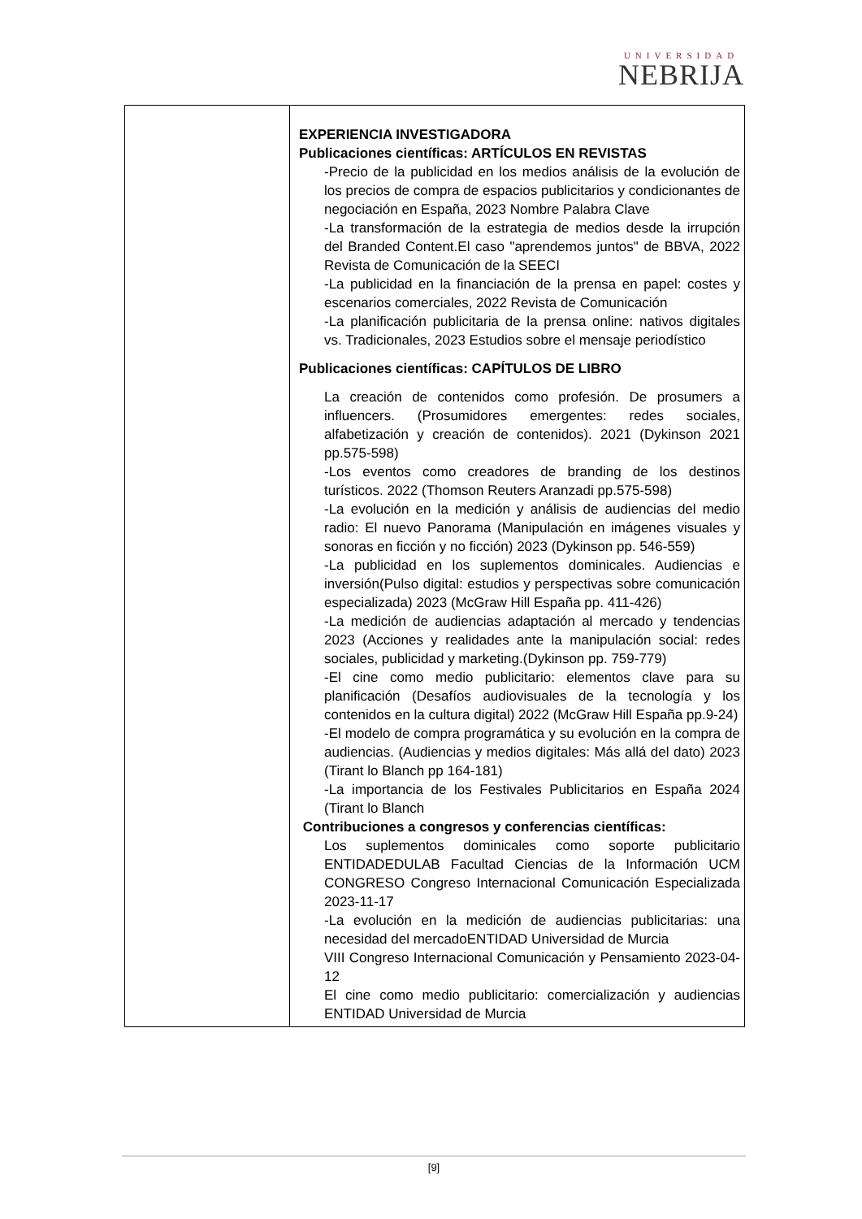UNIVERSIDAD
NEBRIJA
| | EXPERIENCIA INVESTIGADORA Publicaciones científicas: ARTÍCULOS EN REVISTAS -Precio de la publicidad en los medios análisis de la evolución de los precios de compra de espacios publicitarios y condicionantes de negociación en España, 2023 Nombre Palabra Clave -La transformación de la estrategia de medios desde la irrupción del Branded Content.El caso "aprendemos juntos" de BBVA, 2022 Revista de Comunicación de la SEECI -La publicidad en la financiación de la prensa en papel: costes y escenarios comerciales, 2022 Revista de Comunicación -La planificación publicitaria de la prensa online: nativos digitales vs. Tradicionales, 2023 Estudios sobre el mensaje periodístico Publicaciones científicas: CAPÍTULOS DE LIBRO La creación de contenidos como profesión. De prosumers a influencers. (Prosumidores emergentes: redes sociales, alfabetización y creación de contenidos). 2021 (Dykinson 2021 pp.575-598) -Los eventos como creadores de branding de los destinos turísticos. 2022 (Thomson Reuters Aranzadi pp.575-598) -La evolución en la medición y análisis de audiencias del medio radio: El nuevo Panorama (Manipulación en imágenes visuales y sonoras en ficción y no ficción) 2023 (Dykinson pp. 546-559) -La publicidad en los suplementos dominicales. Audiencias e inversión(Pulso digital: estudios y perspectivas sobre comunicación especializada) 2023 (McGraw Hill España pp. 411-426) -La medición de audiencias adaptación al mercado y tendencias 2023 (Acciones y realidades ante la manipulación social: redes sociales, publicidad y marketing.(Dykinson pp. 759-779) -El cine como medio publicitario: elementos clave para su planificación (Desafíos audiovisuales de la tecnología y los contenidos en la cultura digital) 2022 (McGraw Hill España pp.9-24) -El modelo de compra programática y su evolución en la compra de audiencias. (Audiencias y medios digitales: Más allá del dato) 2023 (Tirant lo Blanch pp 164-181) -La importancia de los Festivales Publicitarios en España 2024 (Tirant lo Blanch Contribuciones a congresos y conferencias científicas: Los suplementos dominicales como soporte publicitario ENTIDADEDULAB Facultad Ciencias de la Información UCM CONGRESO Congreso Internacional Comunicación Especializada 2023-11-17 -La evolución en la medición de audiencias publicitarias: una necesidad del mercadoENTIDAD Universidad de Murcia VIII Congreso Internacional Comunicación y Pensamiento 2023-04-12 El cine como medio publicitario: comercialización y audiencias ENTIDAD Universidad de Murcia |
[9]